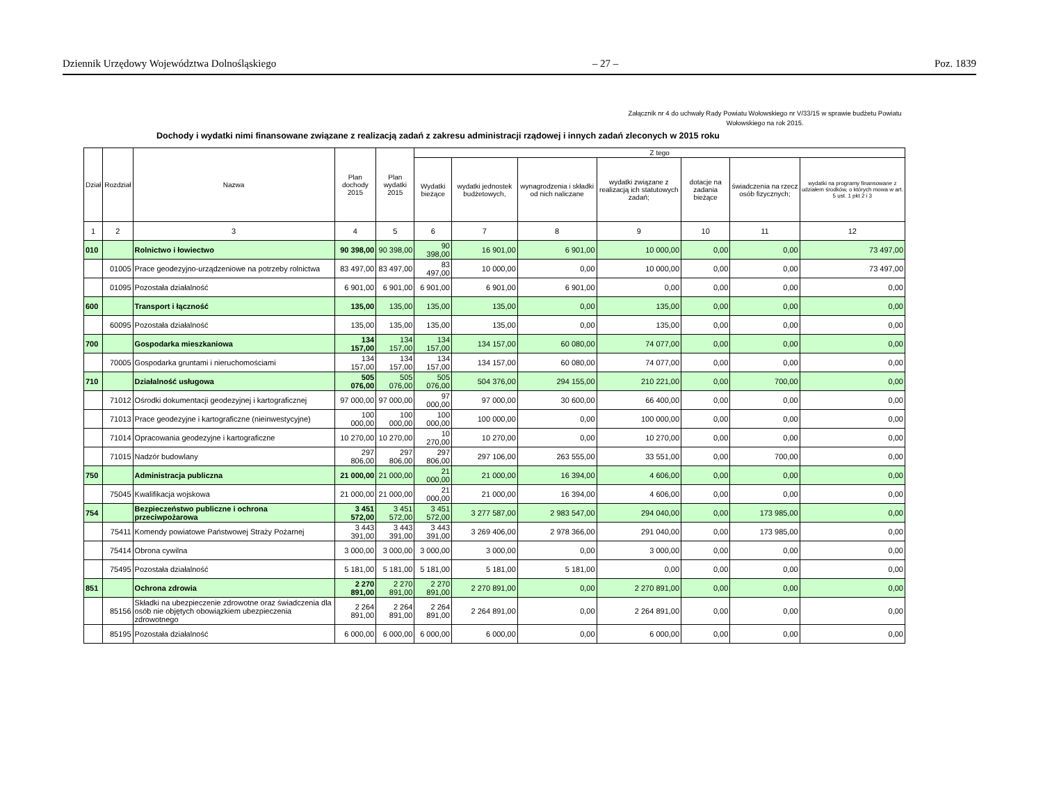Dziennik Urzędowy Województwa Dolnośląskiego – 27 – Poz. 1839
Załącznik nr 4 do uchwały Rady Powiatu Wołowskiego nr V/33/15 w sprawie budżetu Powiatu Wołowskiego na rok 2015.
Dochody i wydatki nimi finansowane związane z realizacją zadań z zakresu administracji rządowej i innych zadań zleconych w 2015 roku
| Dział | Rozdział | Nazwa | Plan dochody 2015 | Plan wydatki 2015 | Z tego | | | | | | |
| --- | --- | --- | --- | --- | --- | --- | --- | --- | --- | --- | --- |
| | | | | | Wydatki bieżące | wydatki jednostek budżetowych, | wynagrodzenia i składki od nich naliczane | wydatki związane z realizacją ich statutowych zadań; | dotacje na zadania bieżące | świadczenia na rzecz osób fizycznych; | wydatki na programy finansowane z udziałem środków, o których mowa w art. 5 ust. 1 pkt 2 i 3 |
| 1 | 2 | 3 | 4 | 5 | 6 | 7 | 8 | 9 | 10 | 11 | 12 |
| 010 | | Rolnictwo i łowiectwo | 90 398,00 | 90 398,00 | 90 398,00 | 16 901,00 | 6 901,00 | 10 000,00 | 0,00 | 0,00 | 73 497,00 |
| | 01005 | Prace geodezyjno-urządzeniowe na potrzeby rolnictwa | 83 497,00 | 83 497,00 | 83 497,00 | 10 000,00 | 0,00 | 10 000,00 | 0,00 | 0,00 | 73 497,00 |
| | 01095 | Pozostała działalność | 6 901,00 | 6 901,00 | 6 901,00 | 6 901,00 | 6 901,00 | 0,00 | 0,00 | 0,00 | 0,00 |
| 600 | | Transport i łączność | 135,00 | 135,00 | 135,00 | 135,00 | 0,00 | 135,00 | 0,00 | 0,00 | 0,00 |
| | 60095 | Pozostała działalność | 135,00 | 135,00 | 135,00 | 135,00 | 0,00 | 135,00 | 0,00 | 0,00 | 0,00 |
| 700 | | Gospodarka mieszkaniowa | 134 157,00 | 134 157,00 | 134 157,00 | 134 157,00 | 60 080,00 | 74 077,00 | 0,00 | 0,00 | 0,00 |
| | 70005 | Gospodarka gruntami i nieruchomościami | 134 157,00 | 134 157,00 | 134 157,00 | 134 157,00 | 60 080,00 | 74 077,00 | 0,00 | 0,00 | 0,00 |
| 710 | | Działalność usługowa | 505 076,00 | 505 076,00 | 505 076,00 | 504 376,00 | 294 155,00 | 210 221,00 | 0,00 | 700,00 | 0,00 |
| | 71012 | Ośrodki dokumentacji geodezyjnej i kartograficznej | 97 000,00 | 97 000,00 | 97 000,00 | 97 000,00 | 30 600,00 | 66 400,00 | 0,00 | 0,00 | 0,00 |
| | 71013 | Prace geodezyjne i kartograficzne (nieinwestycyjne) | 100 000,00 | 100 000,00 | 100 000,00 | 100 000,00 | 0,00 | 100 000,00 | 0,00 | 0,00 | 0,00 |
| | 71014 | Opracowania geodezyjne i kartograficzne | 10 270,00 | 10 270,00 | 10 270,00 | 10 270,00 | 0,00 | 10 270,00 | 0,00 | 0,00 | 0,00 |
| | 71015 | Nadzór budowlany | 297 806,00 | 297 806,00 | 297 806,00 | 297 106,00 | 263 555,00 | 33 551,00 | 0,00 | 700,00 | 0,00 |
| 750 | | Administracja publiczna | 21 000,00 | 21 000,00 | 21 000,00 | 21 000,00 | 16 394,00 | 4 606,00 | 0,00 | 0,00 | 0,00 |
| | 75045 | Kwalifikacja wojskowa | 21 000,00 | 21 000,00 | 21 000,00 | 21 000,00 | 16 394,00 | 4 606,00 | 0,00 | 0,00 | 0,00 |
| 754 | | Bezpieczeństwo publiczne i ochrona przeciwpożarowa | 3 451 572,00 | 3 451 572,00 | 3 451 572,00 | 3 277 587,00 | 2 983 547,00 | 294 040,00 | 0,00 | 173 985,00 | 0,00 |
| | 75411 | Komendy powiatowe Państwowej Straży Pożarnej | 3 443 391,00 | 3 443 391,00 | 3 443 391,00 | 3 269 406,00 | 2 978 366,00 | 291 040,00 | 0,00 | 173 985,00 | 0,00 |
| | 75414 | Obrona cywilna | 3 000,00 | 3 000,00 | 3 000,00 | 3 000,00 | 0,00 | 3 000,00 | 0,00 | 0,00 | 0,00 |
| | 75495 | Pozostała działalność | 5 181,00 | 5 181,00 | 5 181,00 | 5 181,00 | 5 181,00 | 0,00 | 0,00 | 0,00 | 0,00 |
| 851 | | Ochrona zdrowia | 2 270 891,00 | 2 270 891,00 | 2 270 891,00 | 2 270 891,00 | 0,00 | 2 270 891,00 | 0,00 | 0,00 | 0,00 |
| | 85156 | Składki na ubezpieczenie zdrowotne oraz świadczenia dla osób nie objętych obowiązkiem ubezpieczenia zdrowotnego | 2 264 891,00 | 2 264 891,00 | 2 264 891,00 | 2 264 891,00 | 0,00 | 2 264 891,00 | 0,00 | 0,00 | 0,00 |
| | 85195 | Pozostała działalność | 6 000,00 | 6 000,00 | 6 000,00 | 6 000,00 | 0,00 | 6 000,00 | 0,00 | 0,00 | 0,00 |